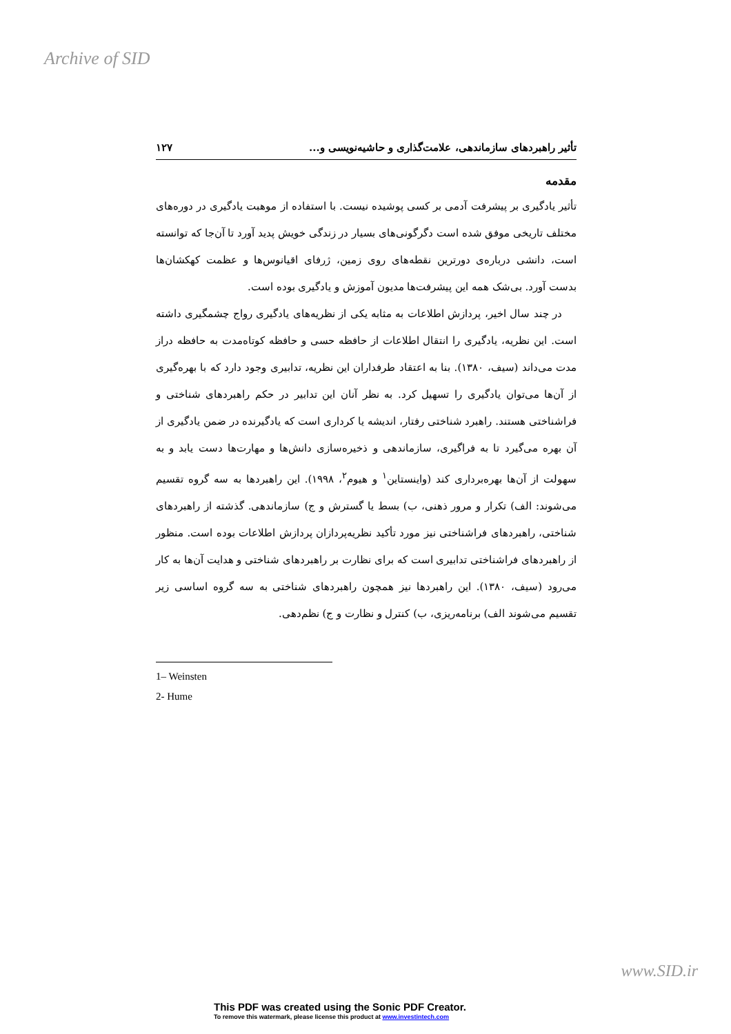Archive of SID
تأثیر راهبردهای سازماندهی، علامت‌گذاری و حاشیه‌نویسی و... ۱۲۷
مقدمه
تأثیر یادگیری بر پیشرفت آدمی بر کسی پوشیده نیست. با استفاده از موهبت یادگیری در دوره‌های مختلف تاریخی موفق شده است دگرگونی‌های بسیار در زندگی خویش پدید آورد تا آن‌جا که توانسته است، دانشی درباره‌ی دورترین نقطه‌های روی زمین، ژرفای اقیانوس‌ها و عظمت کهکشان‌ها بدست آورد. بی‌شک همه این پیشرفت‌ها مدیون آموزش و یادگیری بوده است.
در چند سال اخیر، پردازش اطلاعات به مثابه یکی از نظریه‌های یادگیری رواج چشمگیری داشته است. این نظریه، یادگیری را انتقال اطلاعات از حافظه حسی و حافظه کوتاه‌مدت به حافظه دراز مدت می‌داند (سیف، ۱۳۸۰). بنا به اعتقاد طرفداران این نظریه، تدابیری وجود دارد که با بهره‌گیری از آن‌ها می‌توان یادگیری را تسهیل کرد. به نظر آنان این تدابیر در حکم راهبردهای شناختی و فراشناختی هستند. راهبرد شناختی رفتار، اندیشه یا کرداری است که یادگیرنده در ضمن یادگیری از آن بهره می‌گیرد تا به فراگیری، سازماندهی و ذخیره‌سازی دانش‌ها و مهارت‌ها دست یابد و به سهولت از آن‌ها بهره‌برداری کند (واینستاین<sup>۱</sup> و هیوم<sup>۲</sup>، ۱۹۹۸). این راهبردها به سه گروه تقسیم می‌شوند: الف) تکرار و مرور ذهنی، ب) بسط یا گسترش و ج) سازماندهی. گذشته از راهبردهای شناختی، راهبردهای فراشناختی نیز مورد تأکید نظریه‌پردازان پردازش اطلاعات بوده است. منظور از راهبردهای فراشناختی تدابیری است که برای نظارت بر راهبردهای شناختی و هدایت آن‌ها به کار می‌رود (سیف، ۱۳۸۰). این راهبردها نیز همچون راهبردهای شناختی به سه گروه اساسی زیر تقسیم می‌شوند الف) برنامه‌ریزی، ب) کنترل و نظارت و ج) نظم‌دهی.
1– Weinsten
2- Hume
www.SID.ir
This PDF was created using the Sonic PDF Creator.
To remove this watermark, please license this product at www.investintech.com